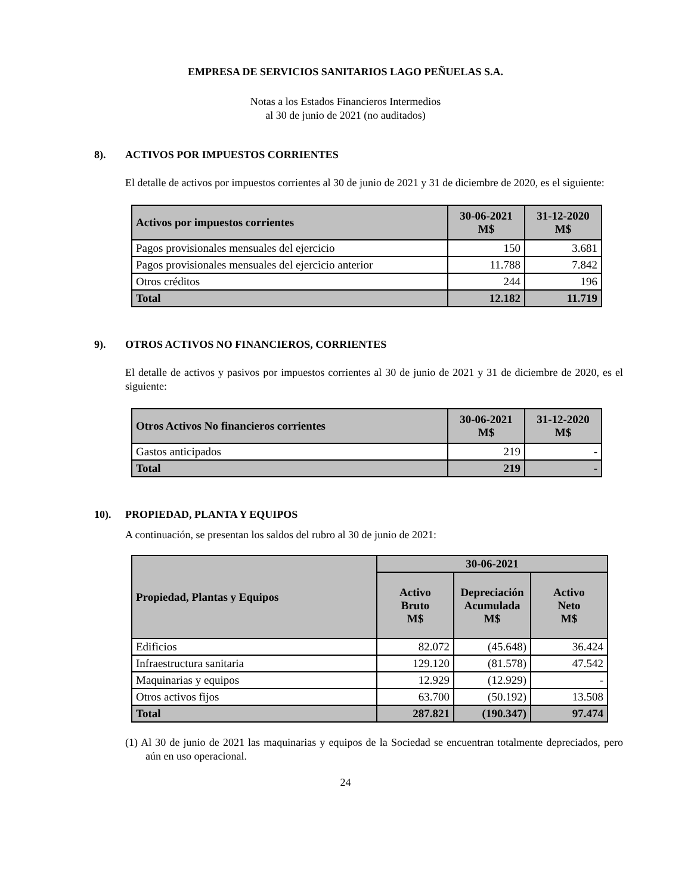EMPRESA DE SERVICIOS SANITARIOS LAGO PEÑUELAS S.A.
Notas a los Estados Financieros Intermedios
al 30 de junio de 2021 (no auditados)
8). ACTIVOS POR IMPUESTOS CORRIENTES
El detalle de activos por impuestos corrientes al 30 de junio de 2021 y 31 de diciembre de 2020, es el siguiente:
| Activos por impuestos corrientes | 30-06-2021 M$ | 31-12-2020 M$ |
| --- | --- | --- |
| Pagos provisionales mensuales del ejercicio | 150 | 3.681 |
| Pagos provisionales mensuales del ejercicio anterior | 11.788 | 7.842 |
| Otros créditos | 244 | 196 |
| Total | 12.182 | 11.719 |
9). OTROS ACTIVOS NO FINANCIEROS, CORRIENTES
El detalle de activos y pasivos por impuestos corrientes al 30 de junio de 2021 y 31 de diciembre de 2020, es el siguiente:
| Otros Activos No financieros corrientes | 30-06-2021 M$ | 31-12-2020 M$ |
| --- | --- | --- |
| Gastos anticipados | 219 | - |
| Total | 219 | - |
10). PROPIEDAD, PLANTA Y EQUIPOS
A continuación, se presentan los saldos del rubro al 30 de junio de 2021:
| Propiedad, Plantas y Equipos | 30-06-2021 | | |
| --- | --- | --- | --- |
| | Activo Bruto M$ | Depreciación Acumulada M$ | Activo Neto M$ |
| Edificios | 82.072 | (45.648) | 36.424 |
| Infraestructura sanitaria | 129.120 | (81.578) | 47.542 |
| Maquinarias y equipos | 12.929 | (12.929) | - |
| Otros activos fijos | 63.700 | (50.192) | 13.508 |
| Total | 287.821 | (190.347) | 97.474 |
(1) Al 30 de junio de 2021 las maquinarias y equipos de la Sociedad se encuentran totalmente depreciados, pero aún en uso operacional.
24